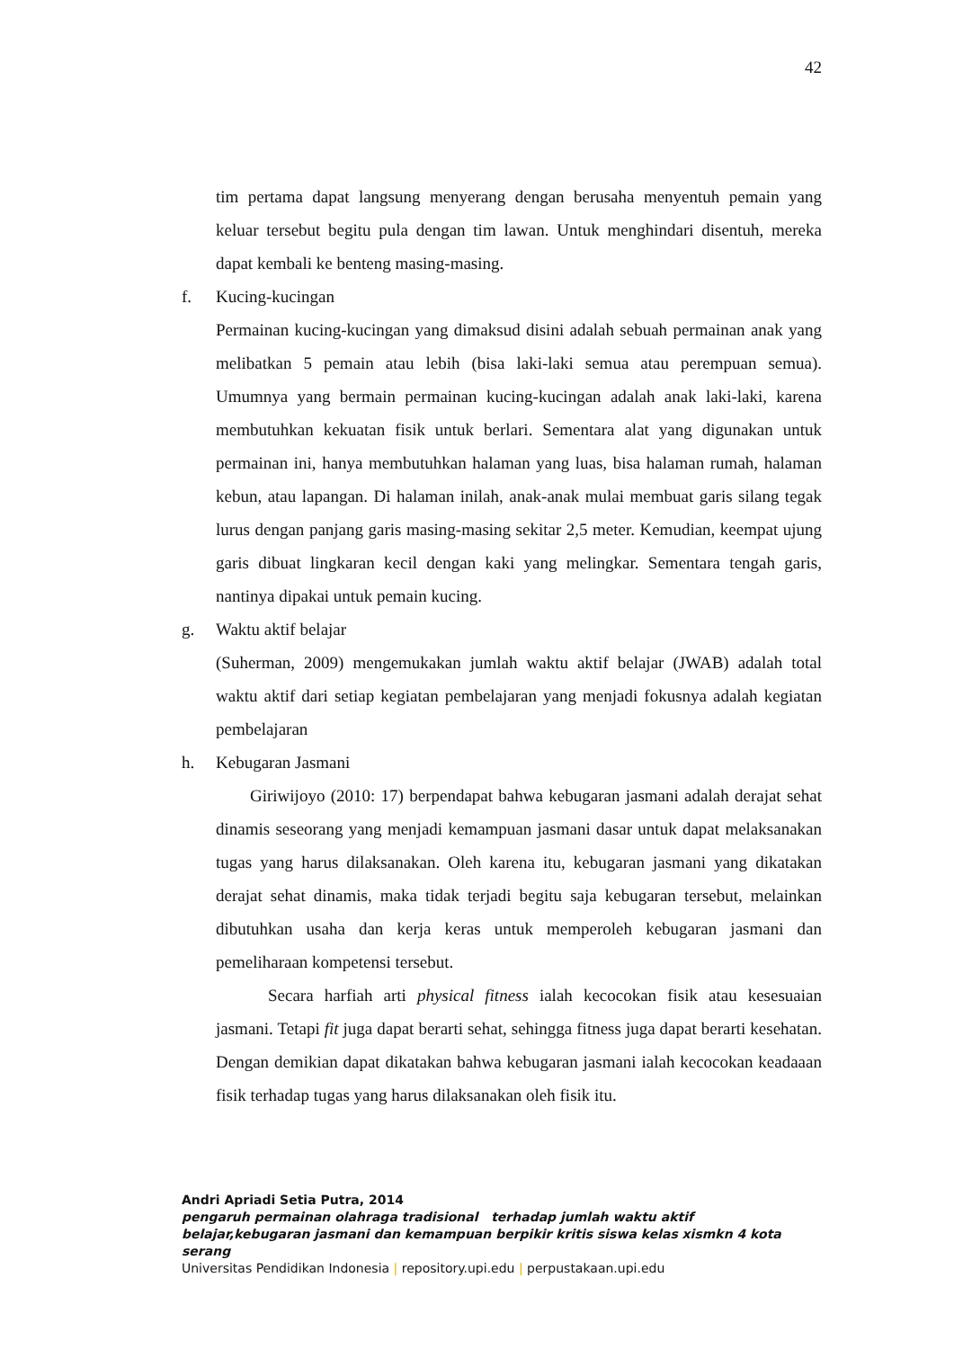42
tim pertama dapat langsung menyerang dengan berusaha menyentuh pemain yang keluar tersebut begitu pula dengan tim lawan. Untuk menghindari disentuh, mereka dapat kembali ke benteng masing-masing.
f. Kucing-kucingan
Permainan kucing-kucingan yang dimaksud disini adalah sebuah permainan anak yang melibatkan 5 pemain atau lebih (bisa laki-laki semua atau perempuan semua). Umumnya yang bermain permainan kucing-kucingan adalah anak laki-laki, karena membutuhkan kekuatan fisik untuk berlari. Sementara alat yang digunakan untuk permainan ini, hanya membutuhkan halaman yang luas, bisa halaman rumah, halaman kebun, atau lapangan. Di halaman inilah, anak-anak mulai membuat garis silang tegak lurus dengan panjang garis masing-masing sekitar 2,5 meter. Kemudian, keempat ujung garis dibuat lingkaran kecil dengan kaki yang melingkar. Sementara tengah garis, nantinya dipakai untuk pemain kucing.
g. Waktu aktif belajar
(Suherman, 2009) mengemukakan jumlah waktu aktif belajar (JWAB) adalah total waktu aktif dari setiap kegiatan pembelajaran yang menjadi fokusnya adalah kegiatan pembelajaran
h. Kebugaran Jasmani
Giriwijoyo (2010: 17) berpendapat bahwa kebugaran jasmani adalah derajat sehat dinamis seseorang yang menjadi kemampuan jasmani dasar untuk dapat melaksanakan tugas yang harus dilaksanakan. Oleh karena itu, kebugaran jasmani yang dikatakan derajat sehat dinamis, maka tidak terjadi begitu saja kebugaran tersebut, melainkan dibutuhkan usaha dan kerja keras untuk memperoleh kebugaran jasmani dan pemeliharaan kompetensi tersebut.
Secara harfiah arti physical fitness ialah kecocokan fisik atau kesesuaian jasmani. Tetapi fit juga dapat berarti sehat, sehingga fitness juga dapat berarti kesehatan. Dengan demikian dapat dikatakan bahwa kebugaran jasmani ialah kecocokan keadaaan fisik terhadap tugas yang harus dilaksanakan oleh fisik itu.
Andri Apriadi Setia Putra, 2014
pengaruh permainan olahraga tradisional terhadap jumlah waktu aktif belajar,kebugaran jasmani dan kemampuan berpikir kritis siswa kelas xismkn 4 kota serang
Universitas Pendidikan Indonesia | repository.upi.edu | perpustakaan.upi.edu